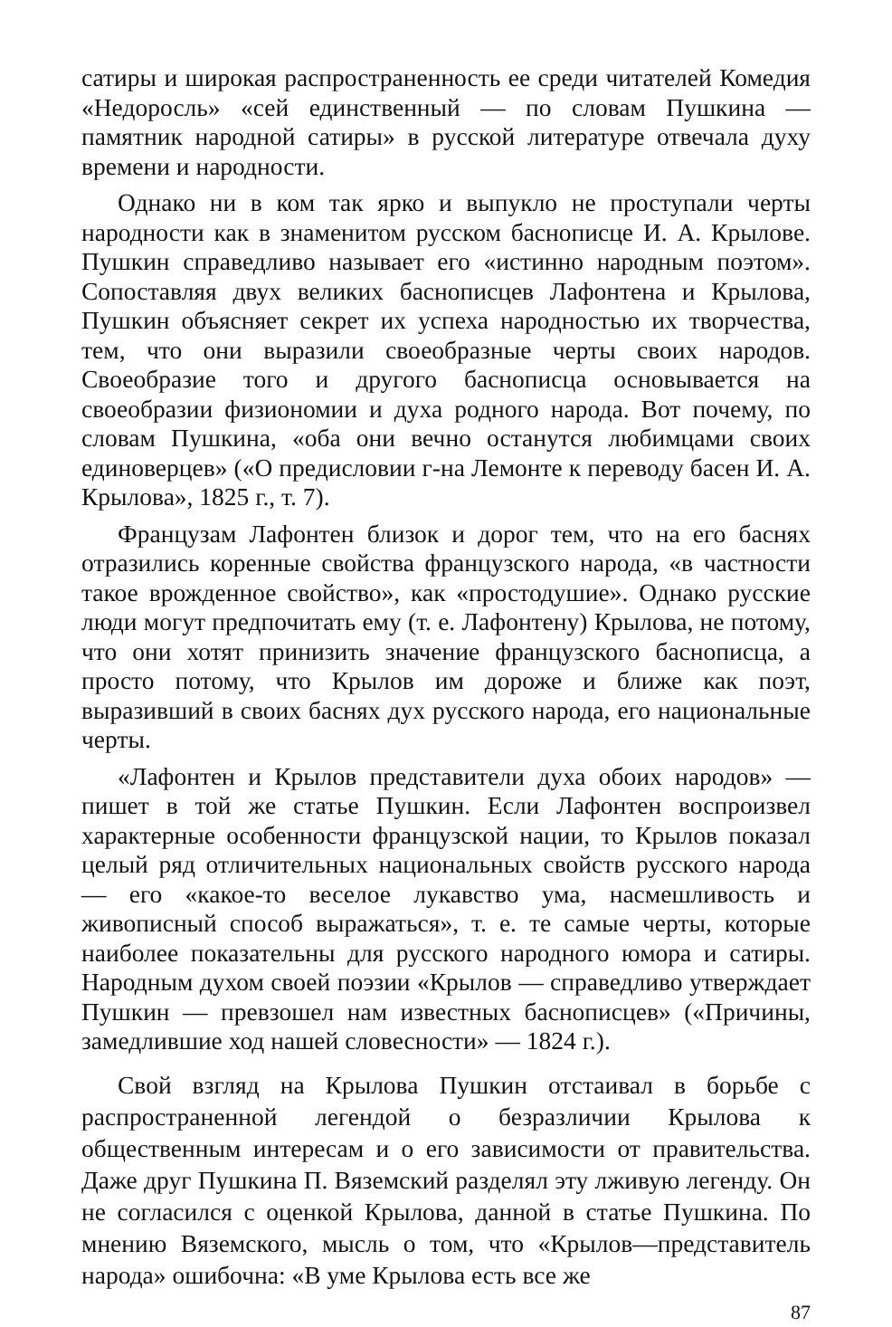сатиры и широкая распространенность ее среди читателей Комедия «Недоросль» «сей единственный — по словам Пушкина — памятник народной сатиры» в русской литературе отвечала духу времени и народности.
Однако ни в ком так ярко и выпукло не проступали черты народности как в знаменитом русском баснописце И. А. Крылове. Пушкин справедливо называет его «истинно народным поэтом». Сопоставляя двух великих баснописцев Лафонтена и Крылова, Пушкин объясняет секрет их успеха народностью их творчества, тем, что они выразили своеобразные черты своих народов. Своеобразие того и другого баснописца основывается на своеобразии физиономии и духа родного народа. Вот почему, по словам Пушкина, «оба они вечно останутся любимцами своих единоверцев» («О предисловии г-на Лемонте к переводу басен И. А. Крылова», 1825 г., т. 7).
Французам Лафонтен близок и дорог тем, что на его баснях отразились коренные свойства французского народа, «в частности такое врожденное свойство», как «простодушие». Однако русские люди могут предпочитать ему (т. е. Лафонтену) Крылова, не потому, что они хотят принизить значение французского баснописца, а просто потому, что Крылов им дороже и ближе как поэт, выразивший в своих баснях дух русского народа, его национальные черты.
«Лафонтен и Крылов представители духа обоих народов» — пишет в той же статье Пушкин. Если Лафонтен воспроизвел характерные особенности французской нации, то Крылов показал целый ряд отличительных национальных свойств русского народа — его «какое-то веселое лукавство ума, насмешливость и живописный способ выражаться», т. е. те самые черты, которые наиболее показательны для русского народного юмора и сатиры. Народным духом своей поэзии «Крылов — справедливо утверждает Пушкин — превзошел нам известных баснописцев» («Причины, замедлившие ход нашей словесности» — 1824 г.).
Свой взгляд на Крылова Пушкин отстаивал в борьбе с распространенной легендой о безразличии Крылова к общественным интересам и о его зависимости от правительства. Даже друг Пушкина П. Вяземский разделял эту лживую легенду. Он не согласился с оценкой Крылова, данной в статье Пушкина. По мнению Вяземского, мысль о том, что «Крылов—представитель народа» ошибочна: «В уме Крылова есть все же
87